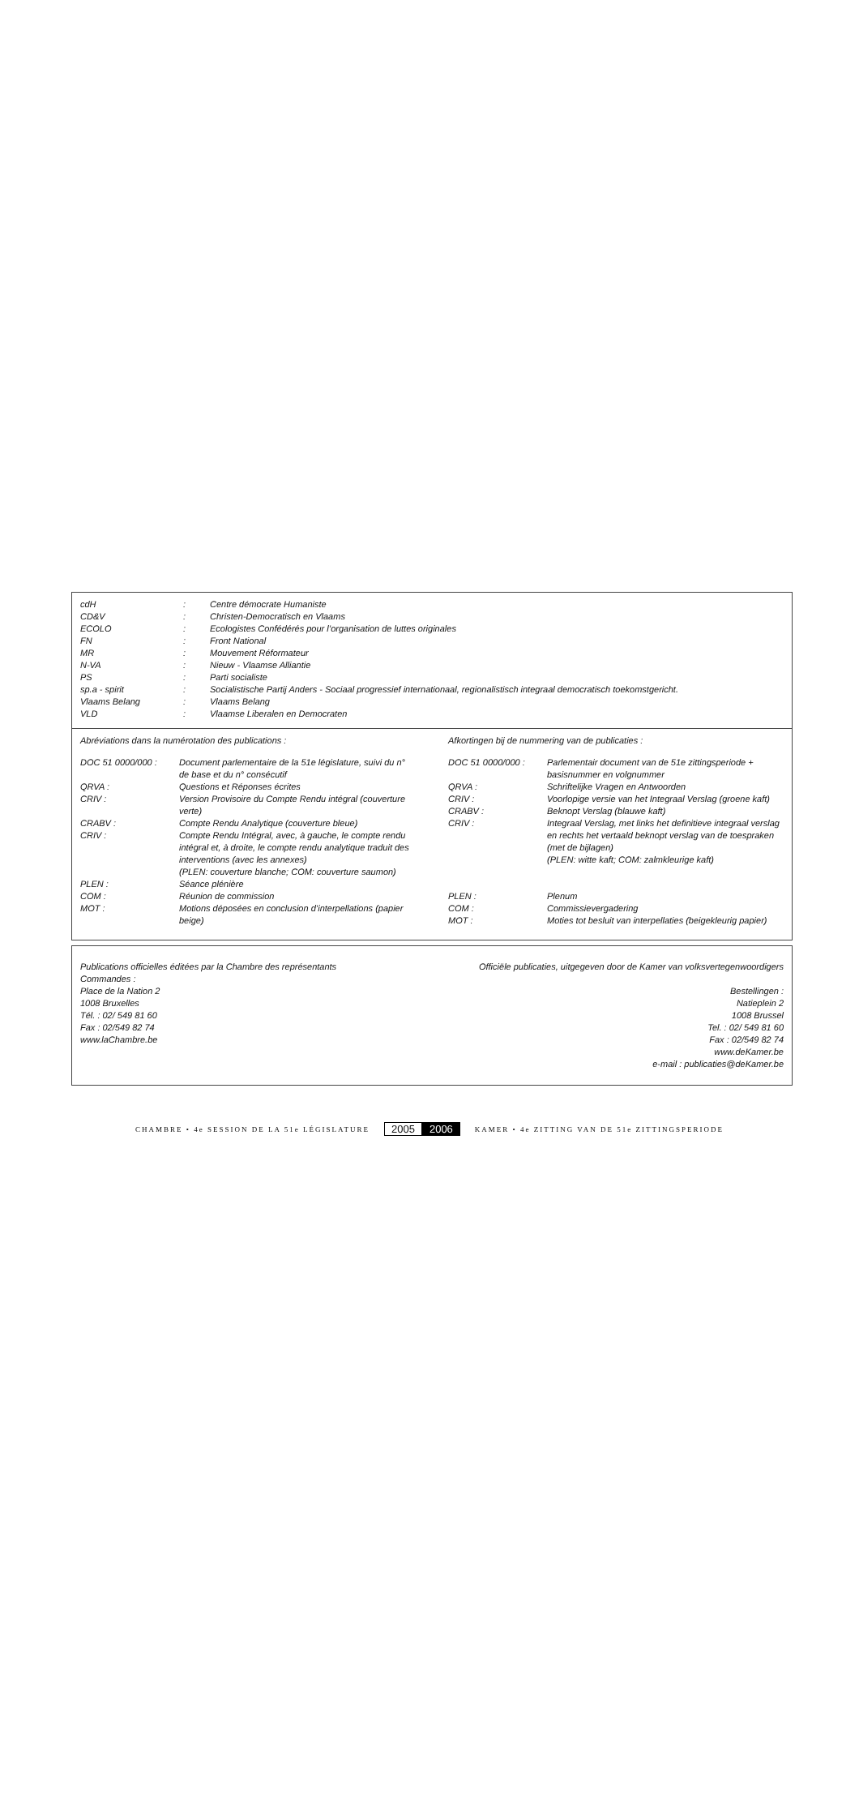| cdH | : | Centre démocrate Humaniste |
| CD&V | : | Christen-Democratisch en Vlaams |
| ECOLO | : | Ecologistes Confédérés pour l’organisation de luttes originales |
| FN | : | Front National |
| MR | : | Mouvement Réformateur |
| N-VA | : | Nieuw - Vlaamse Alliantie |
| PS | : | Parti socialiste |
| sp.a - spirit | : | Socialistische Partij Anders - Sociaal progressief internationaal, regionalistisch integraal democratisch toekomstgericht. |
| Vlaams Belang | : | Vlaams Belang |
| VLD | : | Vlaamse Liberalen en Democraten |
Abréviations dans la numérotation des publications :
| DOC 51 0000/000 : | Document parlementaire de la 51e législature, suivi du n° de base et du n° consécutif |
| QRVA : | Questions et Réponses écrites |
| CRIV : | Version Provisoire du Compte Rendu intégral (couverture verte) |
| CRABV : | Compte Rendu Analytique (couverture bleue) |
| CRIV : | Compte Rendu Intégral, avec, à gauche, le compte rendu intégral et, à droite, le compte rendu analytique traduit des interventions (avec les annexes) (PLEN: couverture blanche; COM: couverture saumon) |
| PLEN : | Séance plénière |
| COM : | Réunion de commission |
| MOT : | Motions déposées en conclusion d’interpellations (papier beige) |
Afkortingen bij de nummering van de publicaties :
| DOC 51 0000/000 : | Parlementair document van de 51e zittingsperiode + basisnummer en volgnummer |
| QRVA : | Schriftelijke Vragen en Antwoorden |
| CRIV : | Voorlopige versie van het Integraal Verslag (groene kaft) |
| CRABV : | Beknopt Verslag (blauwe kaft) |
| CRIV : | Integraal Verslag, met links het definitieve integraal verslag en rechts het vertaald beknopt verslag van de toespraken (met de bijlagen) (PLEN: witte kaft; COM: zalmkleurige kaft) |
| PLEN : | Plenum |
| COM : | Commissievergadering |
| MOT : | Moties tot besluit van interpellaties (beigekleurig papier) |
Publications officielles éditées par la Chambre des représentants
Commandes :
Place de la Nation 2
1008 Bruxelles
Tél. : 02/ 549 81 60
Fax : 02/549 82 74
www.laChambre.be
Officiële publicaties, uitgegeven door de Kamer van volksvertegenwoordigers
Bestellingen :
Natieplein 2
1008 Brussel
Tel. : 02/ 549 81 60
Fax : 02/549 82 74
www.deKamer.be
e-mail : publicaties@deKamer.be
CHAMBRE • 4e SESSION DE LA 51e LÉGISLATURE 2005 2006 KAMER • 4e ZITTING VAN DE 51e ZITTINGSPERIODE